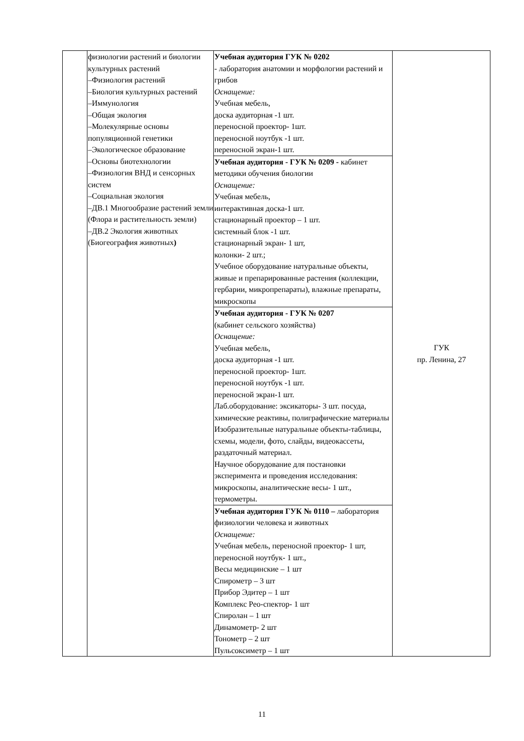| | физиологии растений и биологии культурных растений –Физиология растений –Биология культурных растений –Иммунология –Общая экология –Молекулярные основы популяционной генетики –Экологическое образование –Основы биотехнологии –Физиология ВНД и сенсорных систем –Социальная экология –ДВ.1 Многообразие растений земли (Флора и растительность земли) –ДВ.2 Экология животных (Биогеография животных ) | Учебная аудитория ГУК № 0202 - лаборатория анатомии и морфологии растений и грибов Оснащение: Учебная мебель, доска аудиторная -1 шт. переносной проектор- 1шт. переносной ноутбук -1 шт. переносной экран-1 шт. | ГУК пр. Ленина, 27 |
| | | Учебная аудитория - ГУК № 0209 - кабинет методики обучения биологии Оснащение: Учебная мебель, интерактивная доска-1 шт. стационарный проектор – 1 шт. системный блок -1 шт. стационарный экран- 1 шт, колонки- 2 шт.; Учебное оборудование натуральные объекты, живые и препарированные растения (коллекции, гербарии, микропрепараты), влажные препараты, микроскопы | |
| | | Учебная аудитория - ГУК № 0207 (кабинет сельского хозяйства) Оснащение: Учебная мебель, доска аудиторная -1 шт. переносной проектор- 1шт. переносной ноутбук -1 шт. переносной экран-1 шт. Лаб.оборудование: эксикаторы- 3 шт. посуда, химические реактивы, полиграфические материалы Изобразительные натуральные объекты-таблицы, схемы, модели, фото, слайды, видеокассеты, раздаточный материал. Научное оборудование для постановки эксперимента и проведения исследования: микроскопы, аналитические весы- 1 шт., термометры. | |
| | | Учебная аудитория ГУК № 0110 – лаборатория физиологии человека и животных Оснащение: Учебная мебель, переносной проектор- 1 шт, переносной ноутбук- 1 шт., Весы медицинские – 1 шт Спирометр – 3 шт Прибор Эдитер – 1 шт Комплекс Рео-спектор- 1 шт Спиролан – 1 шт Динамометр- 2 шт Тонометр – 2 шт Пульсоксиметр – 1 шт | |
11